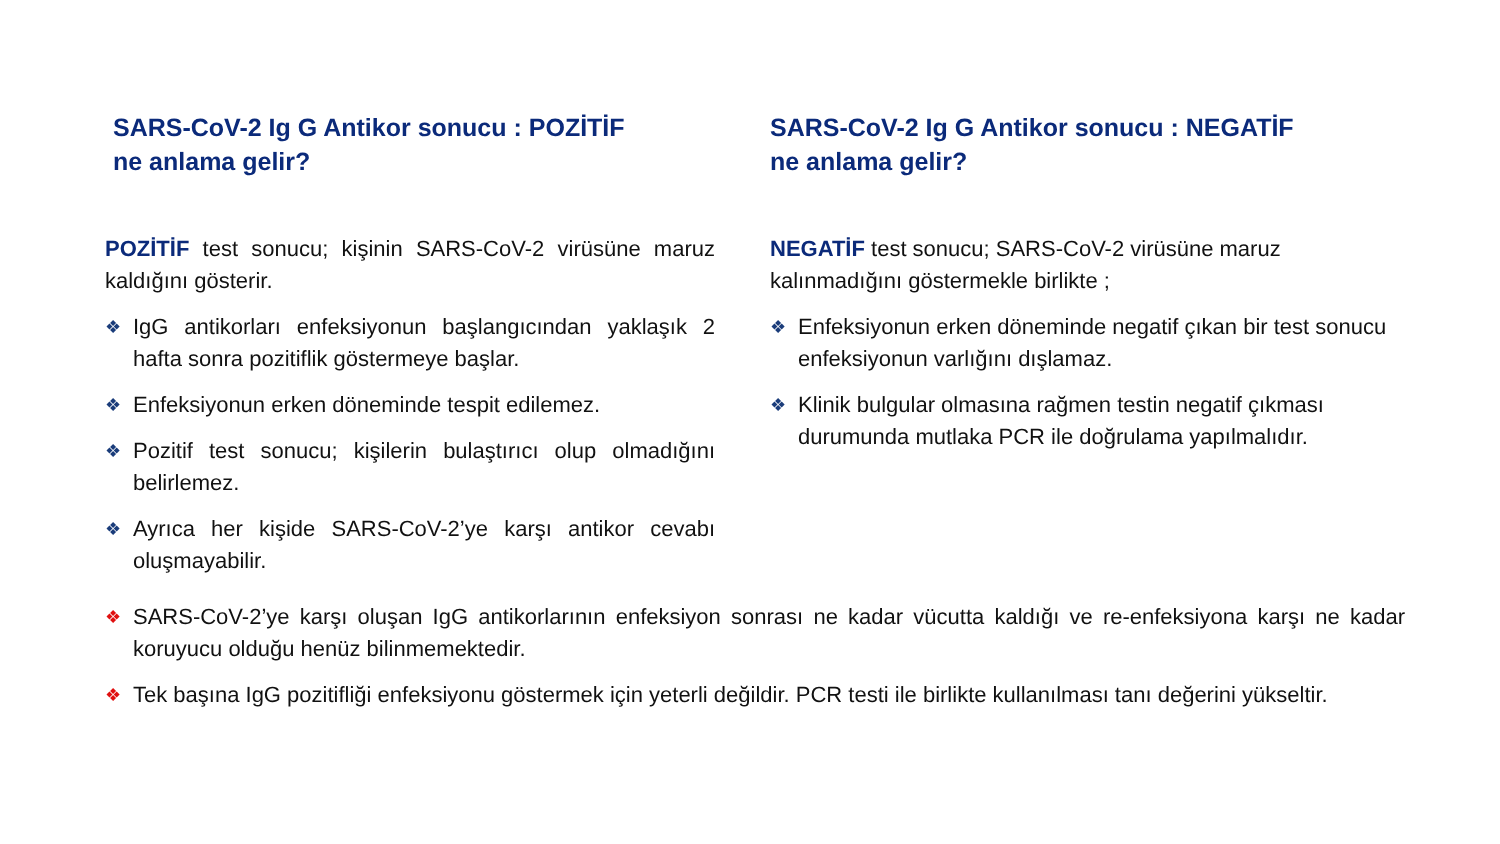SARS-CoV-2 Ig G Antikor sonucu : POZİTİF
ne anlama gelir?
POZİTİF test sonucu; kişinin SARS-CoV-2 virüsüne maruz kaldığını gösterir.
❖ IgG antikorları enfeksiyonun başlangıcından yaklaşık 2 hafta sonra pozitiflik göstermeye başlar.
❖ Enfeksiyonun erken döneminde tespit edilemez.
❖ Pozitif test sonucu; kişilerin bulaştırıcı olup olmadığını belirlemez.
❖ Ayrıca her kişide SARS-CoV-2’ye karşı antikor cevabı oluşmayabilir.
SARS-CoV-2 Ig G Antikor sonucu : NEGATİF
ne anlama gelir?
NEGATİF test sonucu; SARS-CoV-2 virüsüne maruz kalınmadığını göstermekle birlikte ;
❖ Enfeksiyonun erken döneminde negatif çıkan bir test sonucu enfeksiyonun varlığını dışlamaz.
❖ Klinik bulgular olmasına rağmen testin negatif çıkması durumunda mutlaka PCR ile doğrulama yapılmalıdır.
❖ SARS-CoV-2’ye karşı oluşan IgG antikorlarının enfeksiyon sonrası ne kadar vücutta kaldığı ve re-enfeksiyona karşı ne kadar koruyucu olduğu henüz bilinmemektedir.
❖ Tek başına IgG pozitifliği enfeksiyonu göstermek için yeterli değildir. PCR testi ile birlikte kullanılması tanı değerini yükseltir.